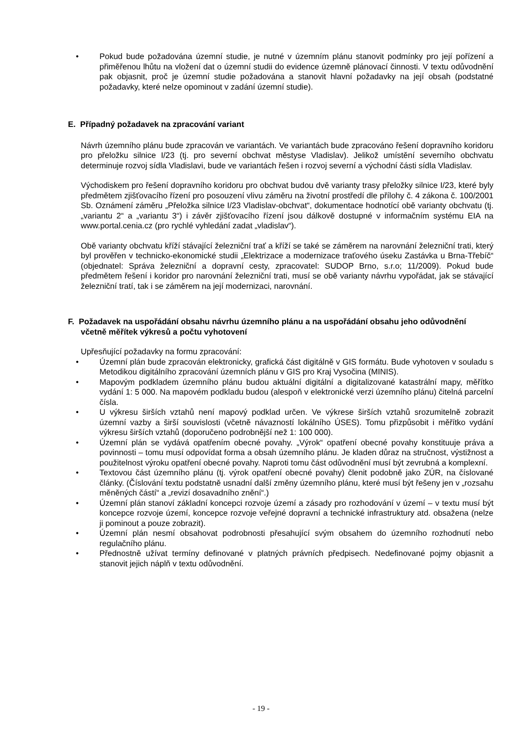• Pokud bude požadována územní studie, je nutné v územním plánu stanovit podmínky pro její pořízení a přiměřenou lhůtu na vložení dat o územní studii do evidence územně plánovací činnosti. V textu odůvodnění pak objasnit, proč je územní studie požadována a stanovit hlavní požadavky na její obsah (podstatné požadavky, které nelze opominout v zadání územní studie).
E. Případný požadavek na zpracování variant
Návrh územního plánu bude zpracován ve variantách. Ve variantách bude zpracováno řešení dopravního koridoru pro přeložku silnice I/23 (tj. pro severní obchvat městyse Vladislav). Jelikož umístění severního obchvatu determinuje rozvoj sídla Vladislavi, bude ve variantách řešen i rozvoj severní a východní části sídla Vladislav.
Východiskem pro řešení dopravního koridoru pro obchvat budou dvě varianty trasy přeložky silnice I/23, které byly předmětem zjišťovacího řízení pro posouzení vlivu záměru na životní prostředí dle přílohy č. 4 zákona č. 100/2001 Sb. Oznámení záměru „Přeložka silnice I/23 Vladislav-obchvat“, dokumentace hodnotící obě varianty obchvatu (tj. „variantu 2“ a „variantu 3“) i závěr zjišťovacího řízení jsou dálkově dostupné v informačním systému EIA na www.portal.cenia.cz (pro rychlé vyhledání zadat „vladislav“).
Obě varianty obchvatu kříží stávající železniční trať a kříží se také se záměrem na narovnání železniční trati, který byl prověřen v technicko-ekonomické studii „Elektrizace a modernizace traťového úseku Zastávka u Brna-Třebíč“ (objednatel: Správa železniční a dopravní cesty, zpracovatel: SUDOP Brno, s.r.o; 11/2009). Pokud bude předmětem řešení i koridor pro narovnání železniční trati, musí se obě varianty návrhu vypořádat, jak se stávající železniční tratí, tak i se záměrem na její modernizaci, narovnání.
F. Požadavek na uspořádání obsahu návrhu územního plánu a na uspořádání obsahu jeho odůvodnění včetně měřítek výkresů a počtu vyhotovení
Upřesňující požadavky na formu zpracování:
• Územní plán bude zpracován elektronicky, grafická část digitálně v GIS formátu. Bude vyhotoven v souladu s Metodikou digitálního zpracování územních plánu v GIS pro Kraj Vysočina (MINIS).
• Mapovým podkladem územního plánu budou aktuální digitální a digitalizované katastrální mapy, měřítko vydání 1: 5 000. Na mapovém podkladu budou (alespoň v elektronické verzi územního plánu) čitelná parcelní čísla.
• U výkresu širších vztahů není mapový podklad určen. Ve výkrese širších vztahů srozumitelně zobrazit územní vazby a širší souvislosti (včetně návazností lokálního ÚSES). Tomu přizpůsobit i měřítko vydání výkresu širších vztahů (doporučeno podrobnější než 1: 100 000).
• Územní plán se vydává opatřením obecné povahy. „Výrok“ opatření obecné povahy konstituuje práva a povinnosti – tomu musí odpovídat forma a obsah územního plánu. Je kladen důraz na stručnost, výstižnost a použitelnost výroku opatření obecné povahy. Naproti tomu část odůvodnění musí být zevrubná a komplexní.
• Textovou část územního plánu (tj. výrok opatření obecné povahy) členit podobně jako ZÚR, na číslované články. (Číslování textu podstatně usnadní další změny územního plánu, které musí být řešeny jen v „rozsahu měněných částí“ a „revizí dosavadního znění“.)
• Územní plán stanoví základní koncepci rozvoje území a zásady pro rozhodování v území – v textu musí být koncepce rozvoje území, koncepce rozvoje veřejné dopravní a technické infrastruktury atd. obsažena (nelze ji pominout a pouze zobrazit).
• Územní plán nesmí obsahovat podrobnosti přesahující svým obsahem do územního rozhodnutí nebo regulačního plánu.
• Přednostně užívat termíny definované v platných právních předpisech. Nedefinované pojmy objasnit a stanovit jejich náplň v textu odůvodnění.
- 19 -